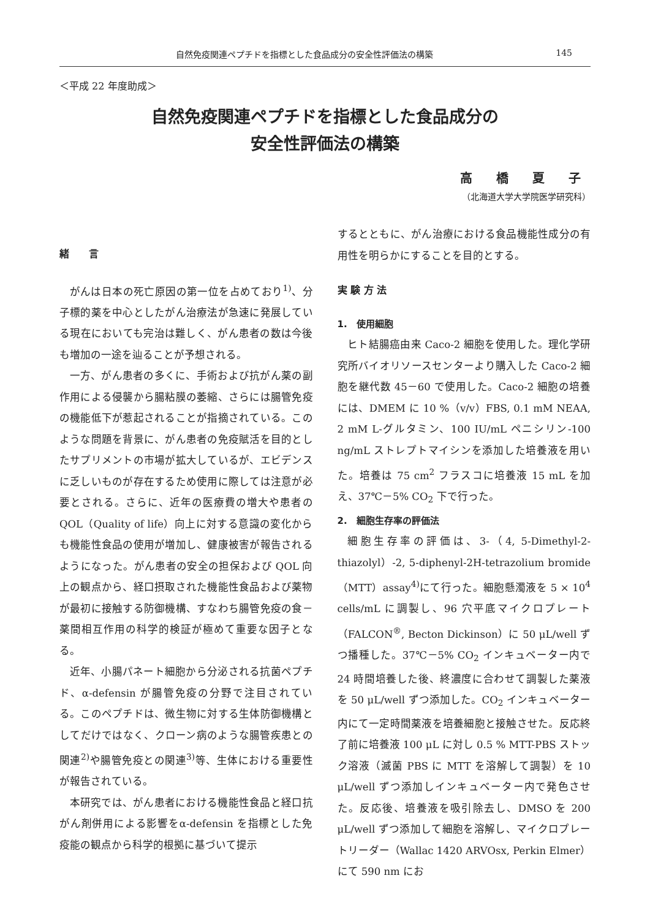自然免疫関連ペプチドを指標とした食品成分の安全性評価法の構築 145
＜平成 22 年度助成＞
自然免疫関連ペプチドを指標とした食品成分の
安全性評価法の構築
高 橋 夏 子
（北海道大学大学院医学研究科）
緒　　言
がんは日本の死亡原因の第一位を占めており<sup>1)</sup>、分子標的薬を中心としたがん治療法が急速に発展している現在においても完治は難しく、がん患者の数は今後も増加の一途を辿ることが予想される。
一方、がん患者の多くに、手術および抗がん薬の副作用による侵襲から腸粘膜の萎縮、さらには腸管免疫の機能低下が惹起されることが指摘されている。このような問題を背景に、がん患者の免疫賦活を目的としたサプリメントの市場が拡大しているが、エビデンスに乏しいものが存在するため使用に際しては注意が必要とされる。さらに、近年の医療費の増大や患者の QOL（Quality of life）向上に対する意識の変化からも機能性食品の使用が増加し、健康被害が報告されるようになった。がん患者の安全の担保および QOL 向上の観点から、経口摂取された機能性食品および薬物が最初に接触する防御機構、すなわち腸管免疫の食－薬間相互作用の科学的検証が極めて重要な因子となる。
近年、小腸パネート細胞から分泌される抗菌ペプチド、α-defensin が腸管免疫の分野で注目されている。このペプチドは、微生物に対する生体防御機構としてだけではなく、クローン病のような腸管疾患との関連<sup>2)</sup>や腸管免疫との関連<sup>3)</sup>等、生体における重要性が報告されている。
本研究では、がん患者における機能性食品と経口抗がん剤併用による影響をα-defensin を指標とした免疫能の観点から科学的根拠に基づいて提示
するとともに、がん治療における食品機能性成分の有用性を明らかにすることを目的とする。
実 験 方 法
1.　使用細胞
ヒト結腸癌由来 Caco-2 細胞を使用した。理化学研究所バイオリソースセンターより購入した Caco-2 細胞を継代数 45－60 で使用した。Caco-2 細胞の培養には、DMEM に 10 %（v/v）FBS, 0.1 mM NEAA, 2 mM L-グルタミン、100 IU/mL ペニシリン-100 ng/mL ストレプトマイシンを添加した培養液を用いた。培養は 75 cm<sup>2</sup> フラスコに培養液 15 mL を加え、37℃－5% CO<sub>2</sub> 下で行った。
2.　細胞生存率の評価法
細胞生存率の評価は、3-（4, 5-Dimethyl-2-thiazolyl）-2, 5-diphenyl-2H-tetrazolium bromide（MTT）assay<sup>4)</sup>にて行った。細胞懸濁液を 5 × 10<sup>4</sup> cells/mL に調製し、96 穴平底マイクロプレート（FALCON<sup>®</sup>, Becton Dickinson）に 50 μL/well ずつ播種した。37℃－5% CO<sub>2</sub> インキュベーター内で 24 時間培養した後、終濃度に合わせて調製した薬液を 50 μL/well ずつ添加した。CO<sub>2</sub> インキュベーター内にて一定時間薬液を培養細胞と接触させた。反応終了前に培養液 100 μL に対し 0.5 % MTT-PBS ストック溶液（滅菌 PBS に MTT を溶解して調製）を 10 μL/well ずつ添加しインキュベーター内で発色させた。反応後、培養液を吸引除去し、DMSO を 200 μL/well ずつ添加して細胞を溶解し、マイクロプレートリーダー（Wallac 1420 ARVOsx, Perkin Elmer）にて 590 nm にお